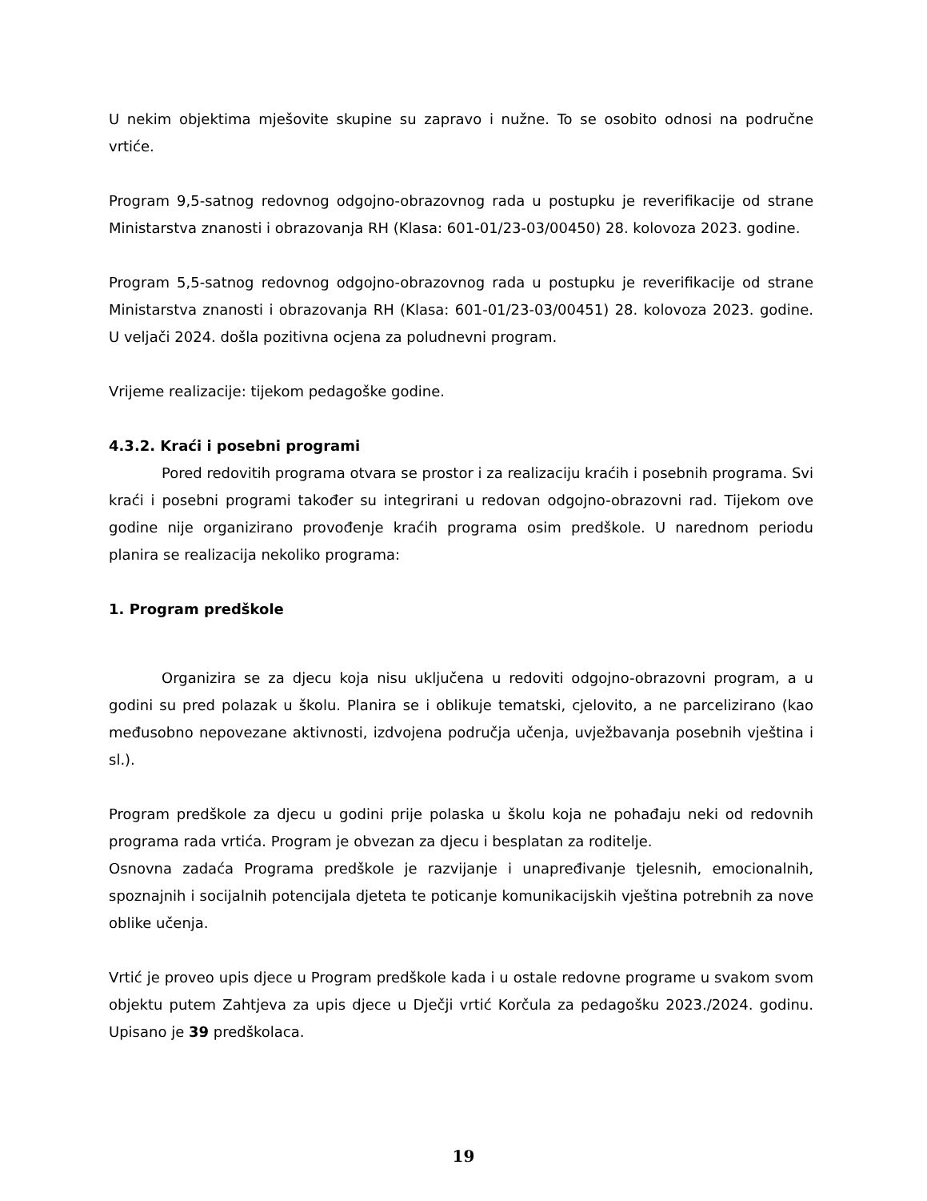U nekim objektima mješovite skupine su zapravo i nužne. To se osobito odnosi na područne vrtiće.
Program 9,5-satnog redovnog odgojno-obrazovnog rada u postupku je reverifikacije od strane Ministarstva znanosti i obrazovanja RH (Klasa: 601-01/23-03/00450) 28. kolovoza 2023. godine.
Program 5,5-satnog redovnog odgojno-obrazovnog rada u postupku je reverifikacije od strane Ministarstva znanosti i obrazovanja RH (Klasa: 601-01/23-03/00451) 28. kolovoza 2023. godine. U veljači 2024. došla pozitivna ocjena za poludnevni program.
Vrijeme realizacije: tijekom pedagoške godine.
4.3.2. Kraći i posebni programi
Pored redovitih programa otvara se prostor i za realizaciju kraćih i posebnih programa. Svi kraći i posebni programi također su integrirani u redovan odgojno-obrazovni rad. Tijekom ove godine nije organizirano provođenje kraćih programa osim predškole. U narednom periodu planira se realizacija nekoliko programa:
1. Program predškole
Organizira se za djecu koja nisu uključena u redoviti odgojno-obrazovni program, a u godini su pred polazak u školu. Planira se i oblikuje tematski, cjelovito, a ne parcelizirano (kao međusobno nepovezane aktivnosti, izdvojena područja učenja, uvježbavanja posebnih vještina i sl.).
Program predškole za djecu u godini prije polaska u školu koja ne pohađaju neki od redovnih programa rada vrtića. Program je obvezan za djecu i besplatan za roditelje.
Osnovna zadaća Programa predškole je razvijanje i unapređivanje tjelesnih, emocionalnih, spoznajnih i socijalnih potencijala djeteta te poticanje komunikacijskih vještina potrebnih za nove oblike učenja.
Vrtić je proveo upis djece u Program predškole kada i u ostale redovne programe u svakom svom objektu putem Zahtjeva za upis djece u Dječji vrtić Korčula za pedagošku 2023./2024. godinu. Upisano je 39 predškolaca.
19